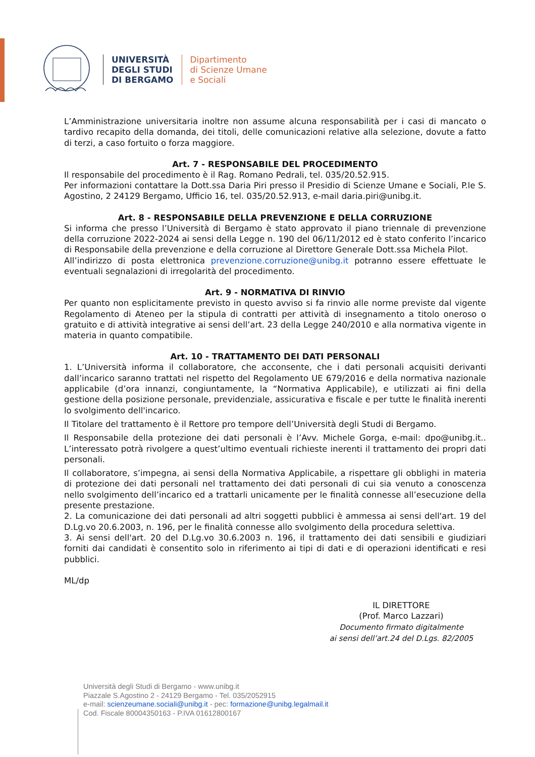UNIVERSITÀ
DEGLI STUDI
DI BERGAMO
Dipartimento
di Scienze Umane
e Sociali
L’Amministrazione universitaria inoltre non assume alcuna responsabilità per i casi di mancato o tardivo recapito della domanda, dei titoli, delle comunicazioni relative alla selezione, dovute a fatto di terzi, a caso fortuito o forza maggiore.
Art. 7 - RESPONSABILE DEL PROCEDIMENTO
Il responsabile del procedimento è il Rag. Romano Pedrali, tel. 035/20.52.915.
Per informazioni contattare la Dott.ssa Daria Piri presso il Presidio di Scienze Umane e Sociali, P.le S. Agostino, 2 24129 Bergamo, Ufficio 16, tel. 035/20.52.913, e-mail daria.piri@unibg.it.
Art. 8 - RESPONSABILE DELLA PREVENZIONE E DELLA CORRUZIONE
Si informa che presso l’Università di Bergamo è stato approvato il piano triennale di prevenzione della corruzione 2022-2024 ai sensi della Legge n. 190 del 06/11/2012 ed è stato conferito l’incarico di Responsabile della prevenzione e della corruzione al Direttore Generale Dott.ssa Michela Pilot.
All’indirizzo di posta elettronica prevenzione.corruzione@unibg.it potranno essere effettuate le eventuali segnalazioni di irregolarità del procedimento.
Art. 9 - NORMATIVA DI RINVIO
Per quanto non esplicitamente previsto in questo avviso si fa rinvio alle norme previste dal vigente Regolamento di Ateneo per la stipula di contratti per attività di insegnamento a titolo oneroso o gratuito e di attività integrative ai sensi dell’art. 23 della Legge 240/2010 e alla normativa vigente in materia in quanto compatibile.
Art. 10 - TRATTAMENTO DEI DATI PERSONALI
1. L’Università informa il collaboratore, che acconsente, che i dati personali acquisiti derivanti dall’incarico saranno trattati nel rispetto del Regolamento UE 679/2016 e della normativa nazionale applicabile (d’ora innanzi, congiuntamente, la “Normativa Applicabile), e utilizzati ai fini della gestione della posizione personale, previdenziale, assicurativa e fiscale e per tutte le finalità inerenti lo svolgimento dell'incarico.
Il Titolare del trattamento è il Rettore pro tempore dell’Università degli Studi di Bergamo.
Il Responsabile della protezione dei dati personali è l’Avv. Michele Gorga, e-mail: dpo@unibg.it.. L’interessato potrà rivolgere a quest’ultimo eventuali richieste inerenti il trattamento dei propri dati personali.
Il collaboratore, s’impegna, ai sensi della Normativa Applicabile, a rispettare gli obblighi in materia di protezione dei dati personali nel trattamento dei dati personali di cui sia venuto a conoscenza nello svolgimento dell’incarico ed a trattarli unicamente per le finalità connesse all’esecuzione della presente prestazione.
2. La comunicazione dei dati personali ad altri soggetti pubblici è ammessa ai sensi dell'art. 19 del D.Lg.vo 20.6.2003, n. 196, per le finalità connesse allo svolgimento della procedura selettiva.
3. Ai sensi dell'art. 20 del D.Lg.vo 30.6.2003 n. 196, il trattamento dei dati sensibili e giudiziari forniti dai candidati è consentito solo in riferimento ai tipi di dati e di operazioni identificati e resi pubblici.
ML/dp
IL DIRETTORE
(Prof. Marco Lazzari)
Documento firmato digitalmente
ai sensi dell’art.24 del D.Lgs. 82/2005
Università degli Studi di Bergamo - www.unibg.it
Piazzale S.Agostino 2 - 24129 Bergamo - Tel. 035/2052915
e-mail: scienzeumane.sociali@unibg.it - pec: formazione@unibg.legalmail.it
Cod. Fiscale 80004350163 - P.IVA 01612800167